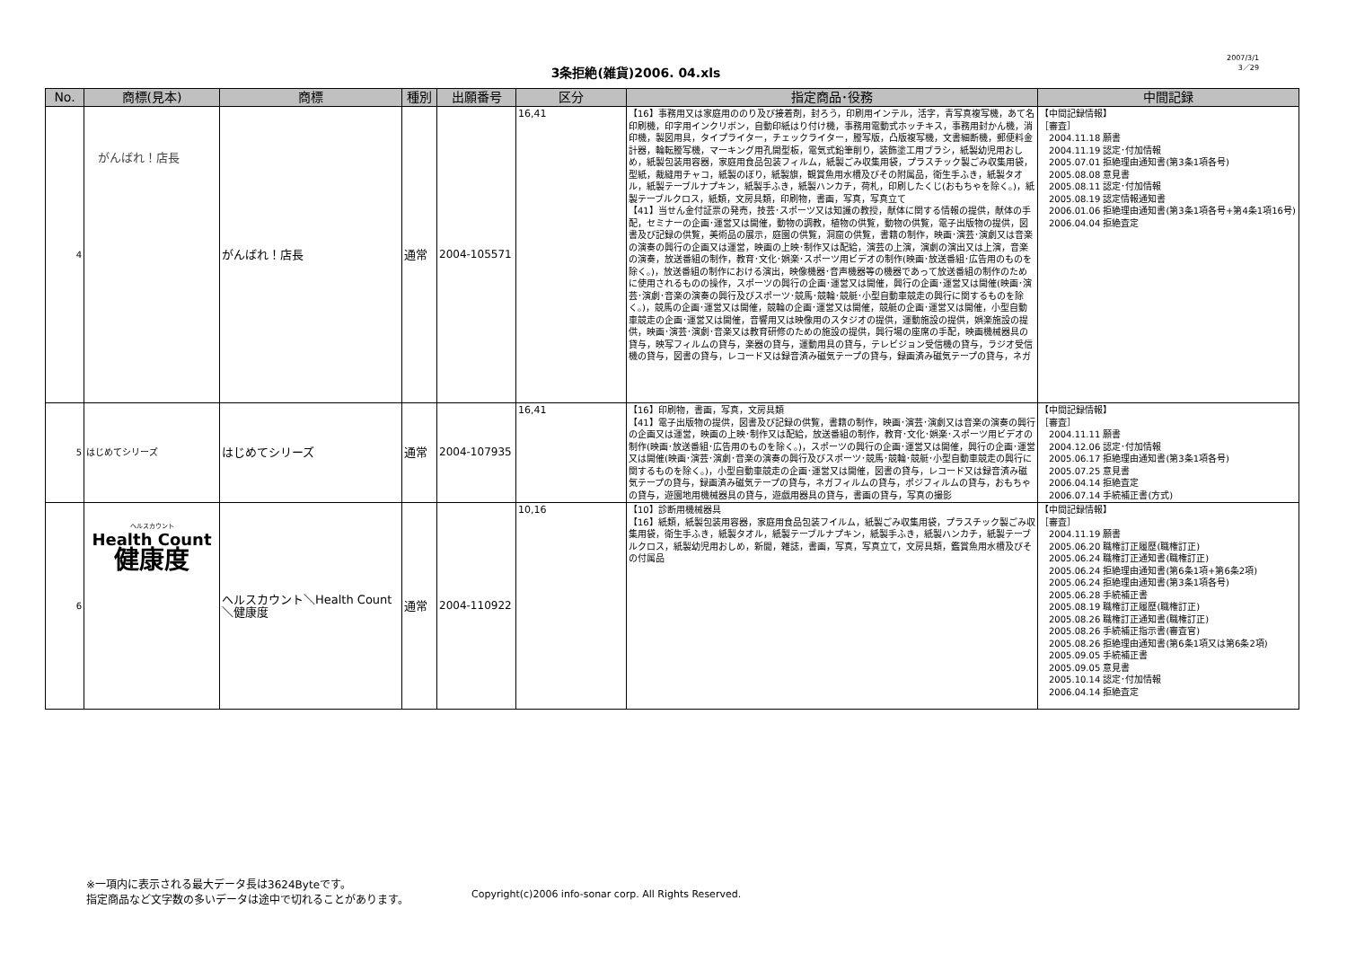3条拒絶(雑貨)2006. 04.xls
2007/3/1
3／29
| No. | 商標(見本) | 商標 | 種別 | 出願番号 | 区分 | 指定商品･役務 | 中間記録 |
| --- | --- | --- | --- | --- | --- | --- | --- |
| 4 | がんばれ！店長 | がんばれ！店長 | 通常 | 2004-105571 | 16,41 | 【16】事務用又は家庭用ののり及び接着剤，封ろう，印刷用インテル，活字，青写真複写機，あて名印刷機，印字用インクリボン，自動印紙はり付け機，事務用電動式ホッチキス，事務用封かん機，消印機，製図用具，タイプライター，チェックライター，謄写版，凸版複写機，文書細断機，郵便料金計器，輪転謄写機，マーキング用孔開型板，電気式鉛筆削り，装飾塗工用ブラシ，紙製幼児用おしめ，紙製包装用容器，家庭用食品包装フィルム，紙製ごみ収集用袋，プラスチック製ごみ収集用袋，型紙，裁縫用チャコ，紙製のぼり，紙製旗，観賞魚用水槽及びその附属品，衛生手ふき，紙製タオル，紙製テーブルナプキン，紙製手ふき，紙製ハンカチ，荷札，印刷したくじ(おもちゃを除く。)，紙製テーブルクロス，紙類，文房具類，印刷物，書画，写真，写真立て 【41】当せん金付証票の発売，技芸･スポーツ又は知識の教授，献体に関する情報の提供，献体の手配，セミナーの企画･運営又は開催，動物の調教，植物の供覧，動物の供覧，電子出版物の提供，図書及び記録の供覧，美術品の展示，庭園の供覧，洞窟の供覧，書籍の制作，映画･演芸･演劇又は音楽の演奏の興行の企画又は運営，映画の上映･制作又は配給，演芸の上演，演劇の演出又は上演，音楽の演奏，放送番組の制作，教育･文化･娯楽･スポーツ用ビデオの制作(映画･放送番組･広告用のものを除く。)，放送番組の制作における演出，映像機器･音声機器等の機器であって放送番組の制作のために使用されるものの操作，スポーツの興行の企画･運営又は開催，興行の企画･運営又は開催(映画･演芸･演劇･音楽の演奏の興行及びスポーツ･競馬･競輪･競艇･小型自動車競走の興行に関するものを除く。)，競馬の企画･運営又は開催，競輪の企画･運営又は開催，競艇の企画･運営又は開催，小型自動車競走の企画･運営又は開催，音響用又は映像用のスタジオの提供，運動施設の提供，娯楽施設の提供，映画･演芸･演劇･音楽又は教育研修のための施設の提供，興行場の座席の手配，映画機械器具の貸与，映写フィルムの貸与，楽器の貸与，運動用具の貸与，テレビジョン受信機の貸与，ラジオ受信機の貸与，図書の貸与，レコード又は録音済み磁気テープの貸与，録画済み磁気テープの貸与，ネガ | 【中間記録情報】 ［審査］ 2004.11.18 願書 2004.11.19 認定･付加情報 2005.07.01 拒絶理由通知書(第3条1項各号) 2005.08.08 意見書 2005.08.11 認定･付加情報 2005.08.19 認定情報通知書 2006.01.06 拒絶理由通知書(第3条1項各号+第4条1項16号) 2006.04.04 拒絶査定 |
| 5 | はじめてシリーズ | はじめてシリーズ | 通常 | 2004-107935 | 16,41 | 【16】印刷物，書画，写真，文房具類 【41】電子出版物の提供，図書及び記録の供覧，書籍の制作，映画･演芸･演劇又は音楽の演奏の興行の企画又は運営，映画の上映･制作又は配給，放送番組の制作，教育･文化･娯楽･スポーツ用ビデオの制作(映画･放送番組･広告用のものを除く。)，スポーツの興行の企画･運営又は開催，興行の企画･運営又は開催(映画･演芸･演劇･音楽の演奏の興行及びスポーツ･競馬･競輪･競艇･小型自動車競走の興行に関するものを除く。)，小型自動車競走の企画･運営又は開催，図書の貸与，レコード又は録音済み磁気テープの貸与，録画済み磁気テープの貸与，ネガフィルムの貸与，ポジフィルムの貸与，おもちゃの貸与，遊園地用機械器具の貸与，遊戯用器具の貸与，書画の貸与，写真の撮影 | 【中間記録情報】 ［審査］ 2004.11.11 願書 2004.12.06 認定･付加情報 2005.06.17 拒絶理由通知書(第3条1項各号) 2005.07.25 意見書 2006.04.14 拒絶査定 2006.07.14 手続補正書(方式) |
| 6 | ヘルスカウント Health Count 健康度 | ヘルスカウント＼Health Count＼健康度 | 通常 | 2004-110922 | 10,16 | 【10】診断用機械器具 【16】紙類，紙製包装用容器，家庭用食品包装フイルム，紙製ごみ収集用袋，プラスチック製ごみ収集用袋，衛生手ふき，紙製タオル，紙製テーブルナプキン，紙製手ふき，紙製ハンカチ，紙製テーブルクロス，紙製幼児用おしめ，新聞，雑誌，書画，写真，写真立て，文房具類，鑑賞魚用水槽及びその付属品 | 【中間記録情報】 ［審査］ 2004.11.19 願書 2005.06.20 職権訂正履歴(職権訂正) 2005.06.24 職権訂正通知書(職権訂正) 2005.06.24 拒絶理由通知書(第6条1項+第6条2項) 2005.06.24 拒絶理由通知書(第3条1項各号) 2005.06.28 手続補正書 2005.08.19 職権訂正履歴(職権訂正) 2005.08.26 職権訂正通知書(職権訂正) 2005.08.26 手続補正指示書(審査官) 2005.08.26 拒絶理由通知書(第6条1項又は第6条2項) 2005.09.05 手続補正書 2005.09.05 意見書 2005.10.14 認定･付加情報 2006.04.14 拒絶査定 |
※一項内に表示される最大データ長は3624Byteです。
指定商品など文字数の多いデータは途中で切れることがあります。
Copyright(c)2006 info-sonar corp. All Rights Reserved.